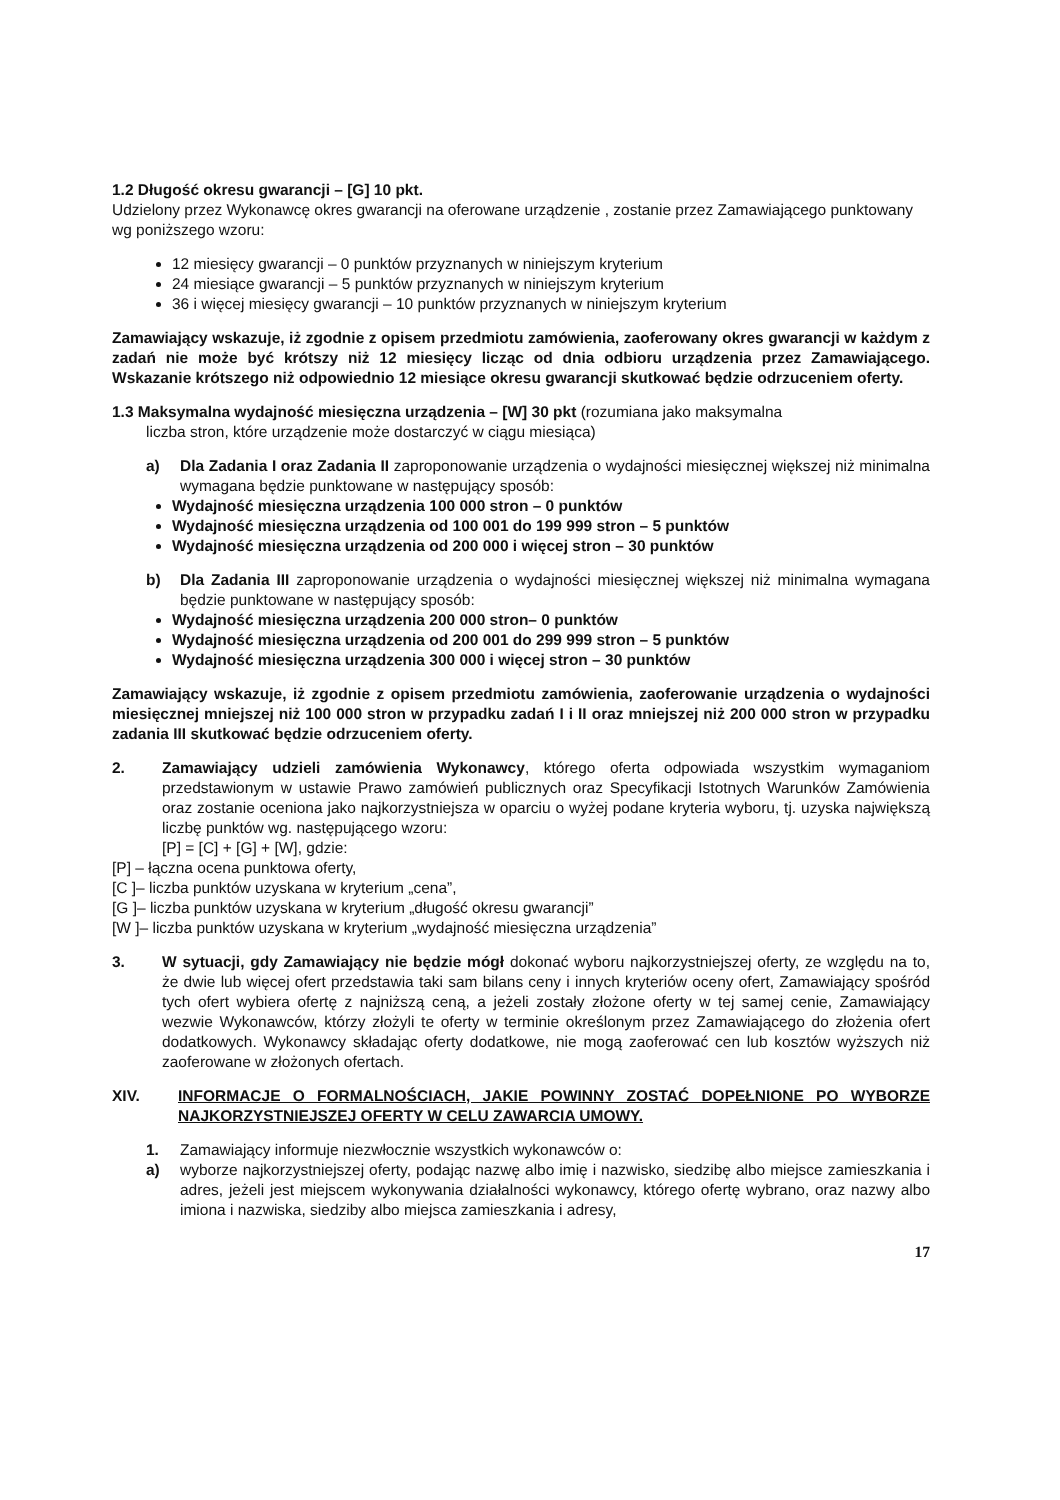1.2 Długość okresu gwarancji – [G] 10 pkt.
Udzielony przez Wykonawcę okres gwarancji na oferowane urządzenie , zostanie przez Zamawiającego punktowany wg poniższego wzoru:
12 miesięcy gwarancji – 0 punktów przyznanych w niniejszym kryterium
24 miesiące gwarancji – 5 punktów przyznanych w niniejszym kryterium
36 i więcej miesięcy gwarancji – 10 punktów przyznanych w niniejszym kryterium
Zamawiający wskazuje, iż zgodnie z opisem przedmiotu zamówienia, zaoferowany okres gwarancji w każdym z zadań nie może być krótszy niż 12 miesięcy licząc od dnia odbioru urządzenia przez Zamawiającego. Wskazanie krótszego niż odpowiednio 12 miesiące okresu gwarancji skutkować będzie odrzuceniem oferty.
1.3 Maksymalna wydajność miesięczna urządzenia – [W] 30 pkt (rozumiana jako maksymalna
liczba stron, które urządzenie może dostarczyć w ciągu miesiąca)
a) Dla Zadania I oraz Zadania II zaproponowanie urządzenia o wydajności miesięcznej większej niż minimalna wymagana będzie punktowane w następujący sposób:
Wydajność miesięczna urządzenia 100 000 stron – 0 punktów
Wydajność miesięczna urządzenia od 100 001 do 199 999 stron – 5 punktów
Wydajność miesięczna urządzenia od 200 000 i więcej stron – 30 punktów
b) Dla Zadania III zaproponowanie urządzenia o wydajności miesięcznej większej niż minimalna wymagana będzie punktowane w następujący sposób:
Wydajność miesięczna urządzenia 200 000 stron– 0 punktów
Wydajność miesięczna urządzenia od 200 001 do 299 999 stron – 5 punktów
Wydajność miesięczna urządzenia 300 000 i więcej stron – 30 punktów
Zamawiający wskazuje, iż zgodnie z opisem przedmiotu zamówienia, zaoferowanie urządzenia o wydajności miesięcznej mniejszej niż 100 000 stron w przypadku zadań I i II oraz mniejszej niż 200 000 stron w przypadku zadania III skutkować będzie odrzuceniem oferty.
2. Zamawiający udzieli zamówienia Wykonawcy, którego oferta odpowiada wszystkim wymaganiom przedstawionym w ustawie Prawo zamówień publicznych oraz Specyfikacji Istotnych Warunków Zamówienia oraz zostanie oceniona jako najkorzystniejsza w oparciu o wyżej podane kryteria wyboru, tj. uzyska największą liczbę punktów wg. następującego wzoru:
[P] = [C] + [G] + [W], gdzie:
[P] – łączna ocena punktowa oferty,
[C ]– liczba punktów uzyskana w kryterium „cena”,
[G ]– liczba punktów uzyskana w kryterium „długość okresu gwarancji”
[W ]– liczba punktów uzyskana w kryterium „wydajność miesięczna urządzenia”
3. W sytuacji, gdy Zamawiający nie będzie mógł dokonać wyboru najkorzystniejszej oferty, ze względu na to, że dwie lub więcej ofert przedstawia taki sam bilans ceny i innych kryteriów oceny ofert, Zamawiający spośród tych ofert wybiera ofertę z najniższą ceną, a jeżeli zostały złożone oferty w tej samej cenie, Zamawiający wezwie Wykonawców, którzy złożyli te oferty w terminie określonym przez Zamawiającego do złożenia ofert dodatkowych. Wykonawcy składając oferty dodatkowe, nie mogą zaoferować cen lub kosztów wyższych niż zaoferowane w złożonych ofertach.
XIV. INFORMACJE O FORMALNOŚCIACH, JAKIE POWINNY ZOSTAĆ DOPEŁNIONE PO WYBORZE NAJKORZYSTNIEJSZEJ OFERTY W CELU ZAWARCIA UMOWY.
1. Zamawiający informuje niezwłocznie wszystkich wykonawców o:
a) wyborze najkorzystniejszej oferty, podając nazwę albo imię i nazwisko, siedzibę albo miejsce zamieszkania i adres, jeżeli jest miejscem wykonywania działalności wykonawcy, którego ofertę wybrano, oraz nazwy albo imiona i nazwiska, siedziby albo miejsca zamieszkania i adresy,
17